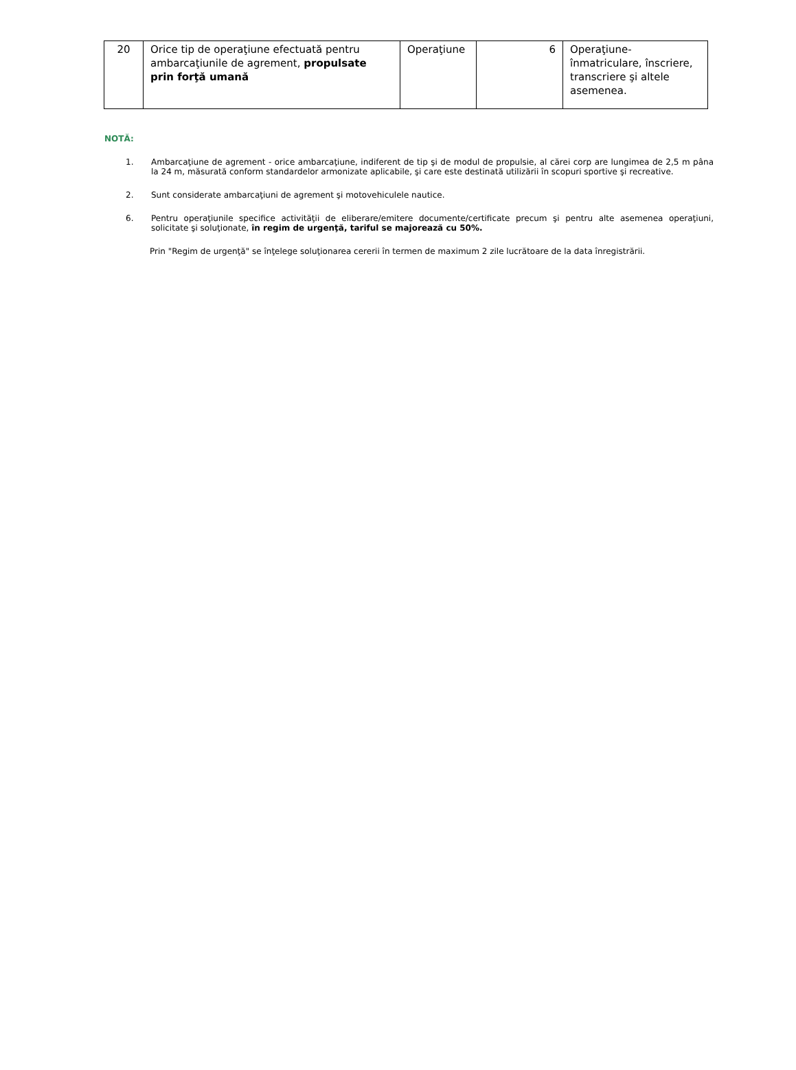| 20 | Orice tip de operaţiune efectuată pentru ambarcaţiunile de agrement, propulsate prin forţă umană | Operaţiune | 6 | Operaţiune-înmatriculare, înscriere, transcriere şi altele asemenea. |
NOTĂ:
1. Ambarcaţiune de agrement - orice ambarcaţiune, indiferent de tip şi de modul de propulsie, al cărei corp are lungimea de 2,5 m pâna la 24 m, măsurată conform standardelor armonizate aplicabile, şi care este destinată utilizării în scopuri sportive şi recreative.
2. Sunt considerate ambarcaţiuni de agrement şi motovehiculele nautice.
6. Pentru operaţiunile specifice activităţii de eliberare/emitere documente/certificate precum şi pentru alte asemenea operaţiuni, solicitate şi soluţionate, în regim de urgenţă, tariful se majorează cu 50%.
Prin "Regim de urgenţă" se înţelege soluţionarea cererii în termen de maximum 2 zile lucrătoare de la data înregistrării.